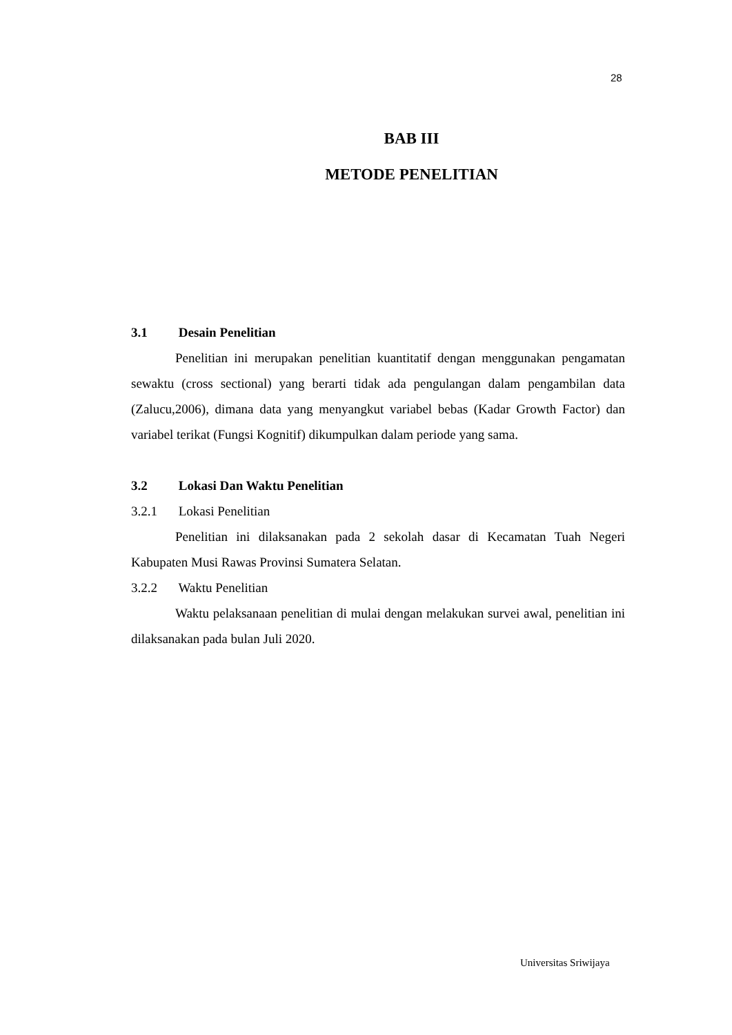28
BAB III
METODE PENELITIAN
3.1 Desain Penelitian
Penelitian ini merupakan penelitian kuantitatif dengan menggunakan pengamatan sewaktu (cross sectional) yang berarti tidak ada pengulangan dalam pengambilan data (Zalucu,2006), dimana data yang menyangkut variabel bebas (Kadar Growth Factor) dan variabel terikat (Fungsi Kognitif) dikumpulkan dalam periode yang sama.
3.2 Lokasi Dan Waktu Penelitian
3.2.1 Lokasi Penelitian
Penelitian ini dilaksanakan pada 2 sekolah dasar di Kecamatan Tuah Negeri Kabupaten Musi Rawas Provinsi Sumatera Selatan.
3.2.2 Waktu Penelitian
Waktu pelaksanaan penelitian di mulai dengan melakukan survei awal, penelitian ini dilaksanakan pada bulan Juli 2020.
Universitas Sriwijaya